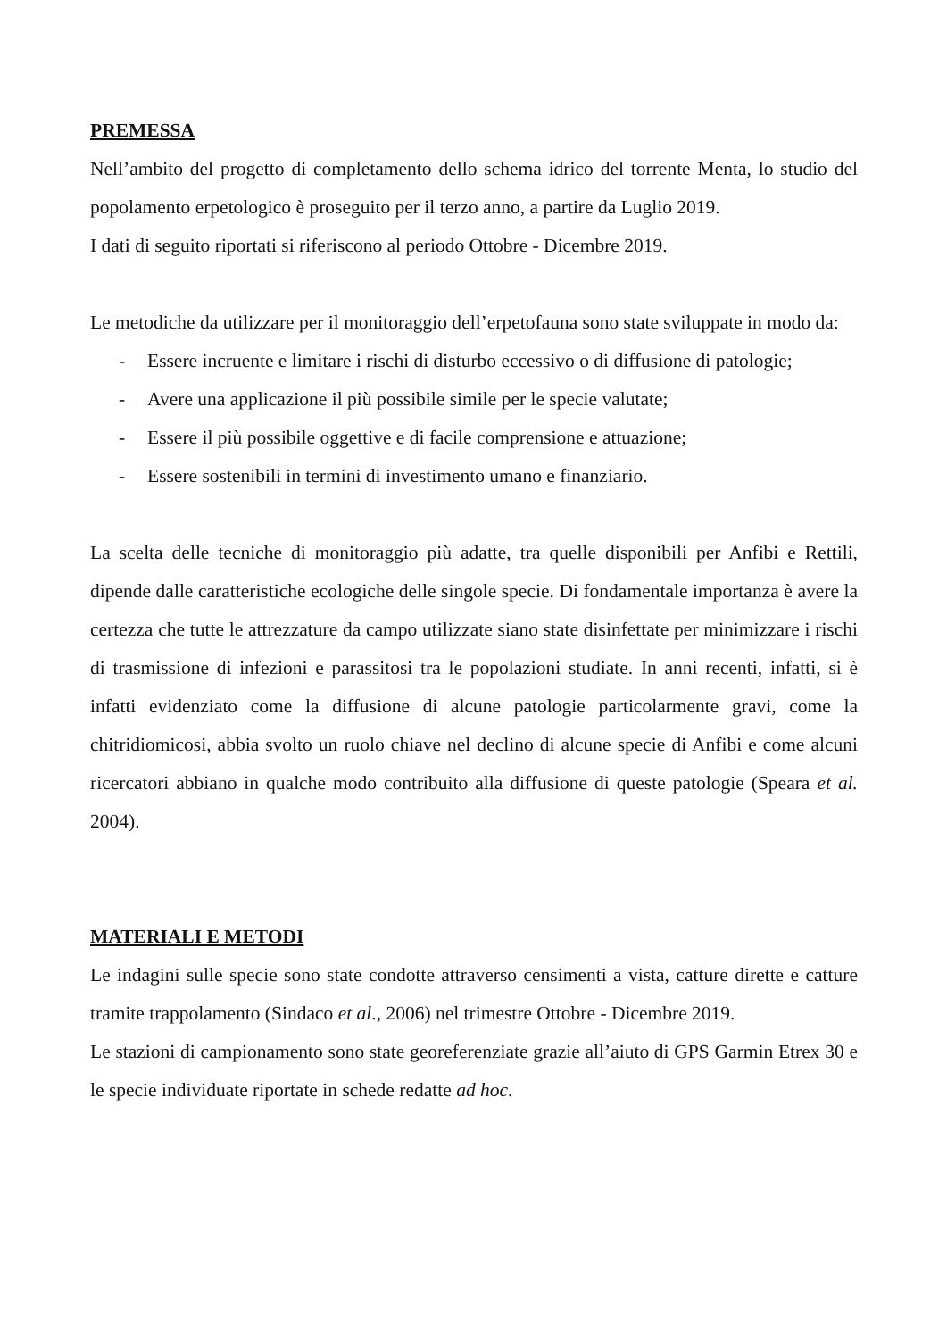PREMESSA
Nell’ambito del progetto di completamento dello schema idrico del torrente Menta, lo studio del popolamento erpetologico è proseguito per il terzo anno, a partire da Luglio 2019.
I dati di seguito riportati si riferiscono al periodo Ottobre - Dicembre 2019.
Le metodiche da utilizzare per il monitoraggio dell’erpetofauna sono state sviluppate in modo da:
- Essere incruente e limitare i rischi di disturbo eccessivo o di diffusione di patologie;
- Avere una applicazione il più possibile simile per le specie valutate;
- Essere il più possibile oggettive e di facile comprensione e attuazione;
- Essere sostenibili in termini di investimento umano e finanziario.
La scelta delle tecniche di monitoraggio più adatte, tra quelle disponibili per Anfibi e Rettili, dipende dalle caratteristiche ecologiche delle singole specie. Di fondamentale importanza è avere la certezza che tutte le attrezzature da campo utilizzate siano state disinfettate per minimizzare i rischi di trasmissione di infezioni e parassitosi tra le popolazioni studiate. In anni recenti, infatti, si è infatti evidenziato come la diffusione di alcune patologie particolarmente gravi, come la chitridiomicosi, abbia svolto un ruolo chiave nel declino di alcune specie di Anfibi e come alcuni ricercatori abbiano in qualche modo contribuito alla diffusione di queste patologie (Speara et al. 2004).
MATERIALI E METODI
Le indagini sulle specie sono state condotte attraverso censimenti a vista, catture dirette e catture tramite trappolamento (Sindaco et al., 2006) nel trimestre Ottobre - Dicembre 2019.
Le stazioni di campionamento sono state georeferenziate grazie all’aiuto di GPS Garmin Etrex 30 e le specie individuate riportate in schede redatte ad hoc.